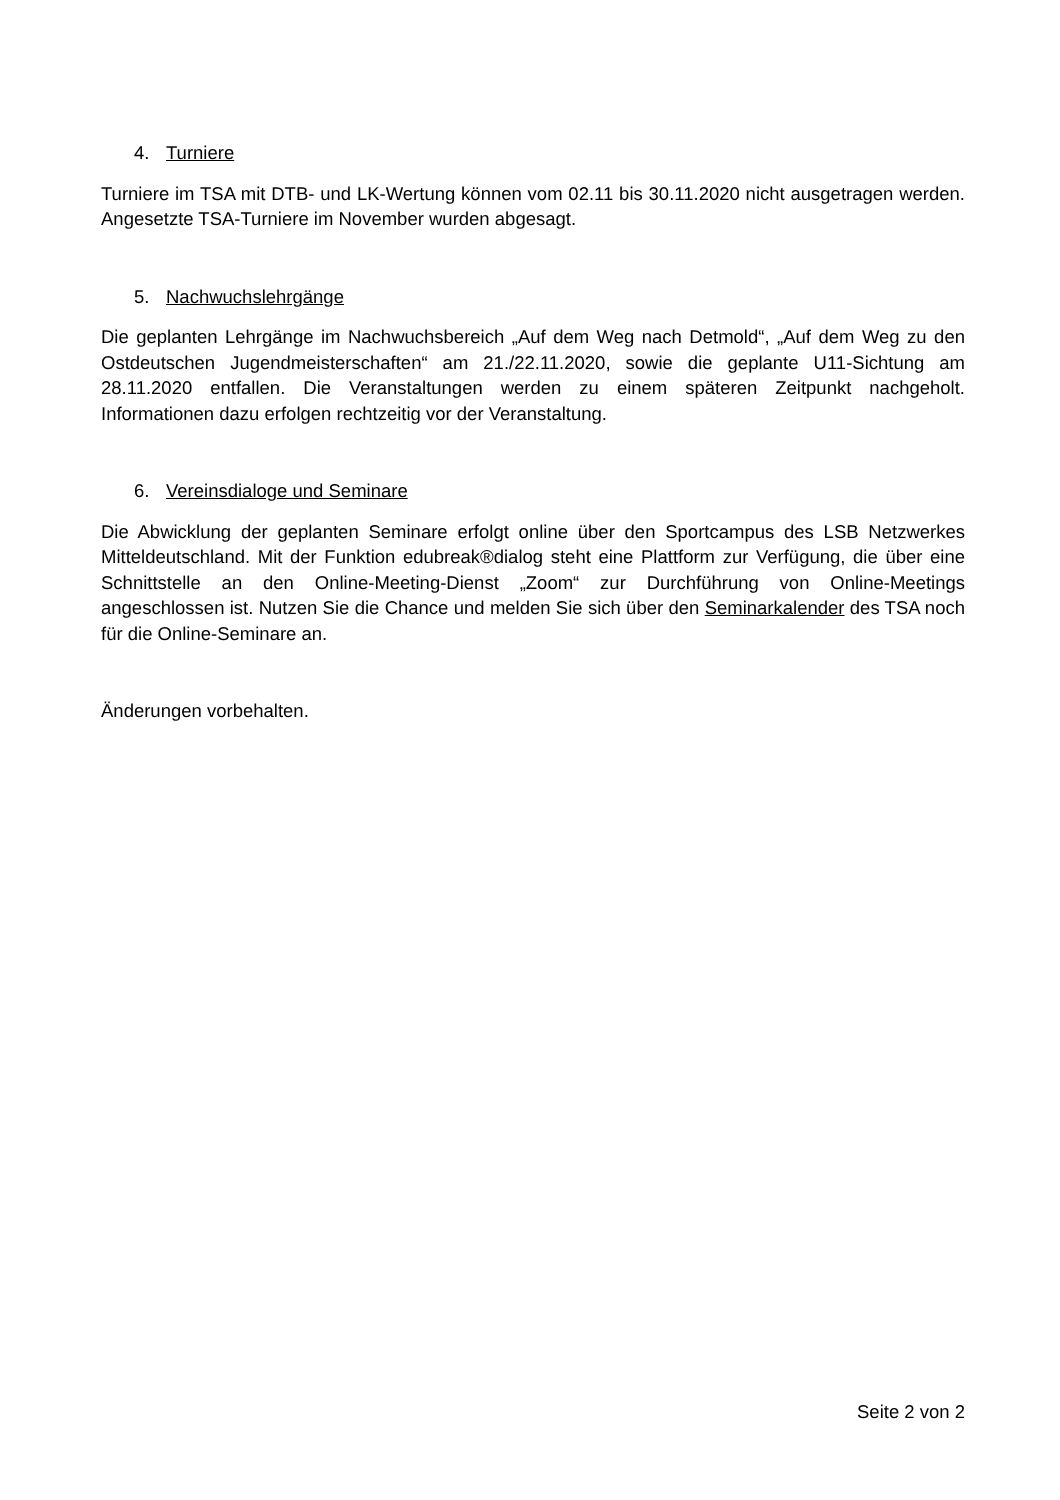4. Turniere
Turniere im TSA mit DTB- und LK-Wertung können vom 02.11 bis 30.11.2020 nicht ausgetragen werden. Angesetzte TSA-Turniere im November wurden abgesagt.
5. Nachwuchslehrgänge
Die geplanten Lehrgänge im Nachwuchsbereich „Auf dem Weg nach Detmold“, „Auf dem Weg zu den Ostdeutschen Jugendmeisterschaften“ am 21./22.11.2020, sowie die geplante U11-Sichtung am 28.11.2020 entfallen. Die Veranstaltungen werden zu einem späteren Zeitpunkt nachgeholt. Informationen dazu erfolgen rechtzeitig vor der Veranstaltung.
6. Vereinsdialoge und Seminare
Die Abwicklung der geplanten Seminare erfolgt online über den Sportcampus des LSB Netzwerkes Mitteldeutschland. Mit der Funktion edubreak®dialog steht eine Plattform zur Verfügung, die über eine Schnittstelle an den Online-Meeting-Dienst „Zoom“ zur Durchführung von Online-Meetings angeschlossen ist. Nutzen Sie die Chance und melden Sie sich über den Seminarkalender des TSA noch für die Online-Seminare an.
Änderungen vorbehalten.
Seite 2 von 2